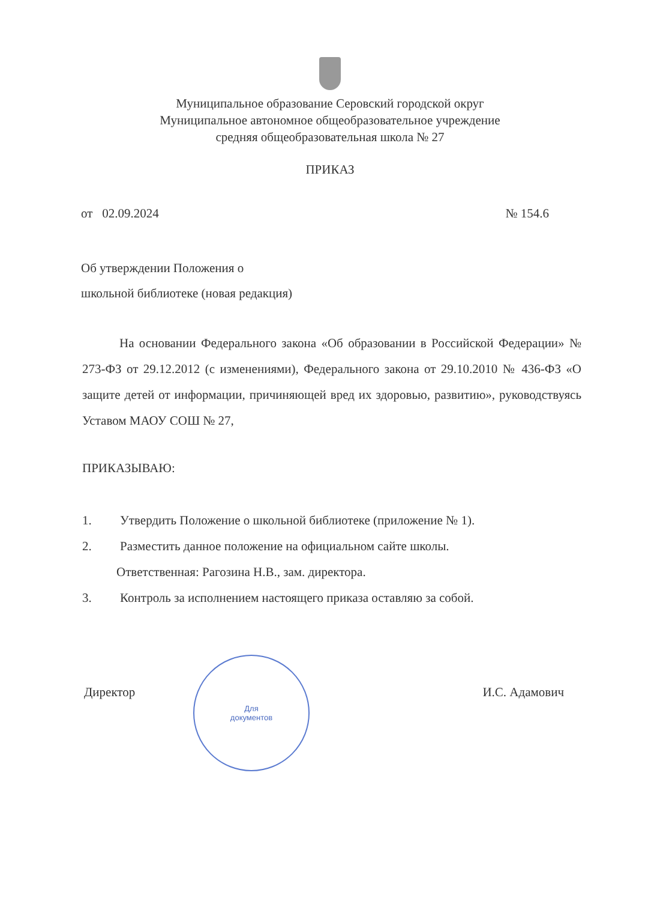Муниципальное образование Серовский городской округ
Муниципальное автономное общеобразовательное учреждение
средняя общеобразовательная школа № 27
ПРИКАЗ
от 02.09.2024 № 154.6
Об утверждении Положения о
школьной библиотеке (новая редакция)
На основании Федерального закона «Об образовании в Российской Федерации» № 273-ФЗ от 29.12.2012 (с изменениями), Федерального закона от 29.10.2010 № 436-ФЗ «О защите детей от информации, причиняющей вред их здоровью, развитию», руководствуясь Уставом МАОУ СОШ № 27,
ПРИКАЗЫВАЮ:
1. Утвердить Положение о школьной библиотеке (приложение № 1).
2. Разместить данное положение на официальном сайте школы.
Ответственная: Рагозина Н.В., зам. директора.
3. Контроль за исполнением настоящего приказа оставляю за собой.
Для
документов
Директор И.С. Адамович